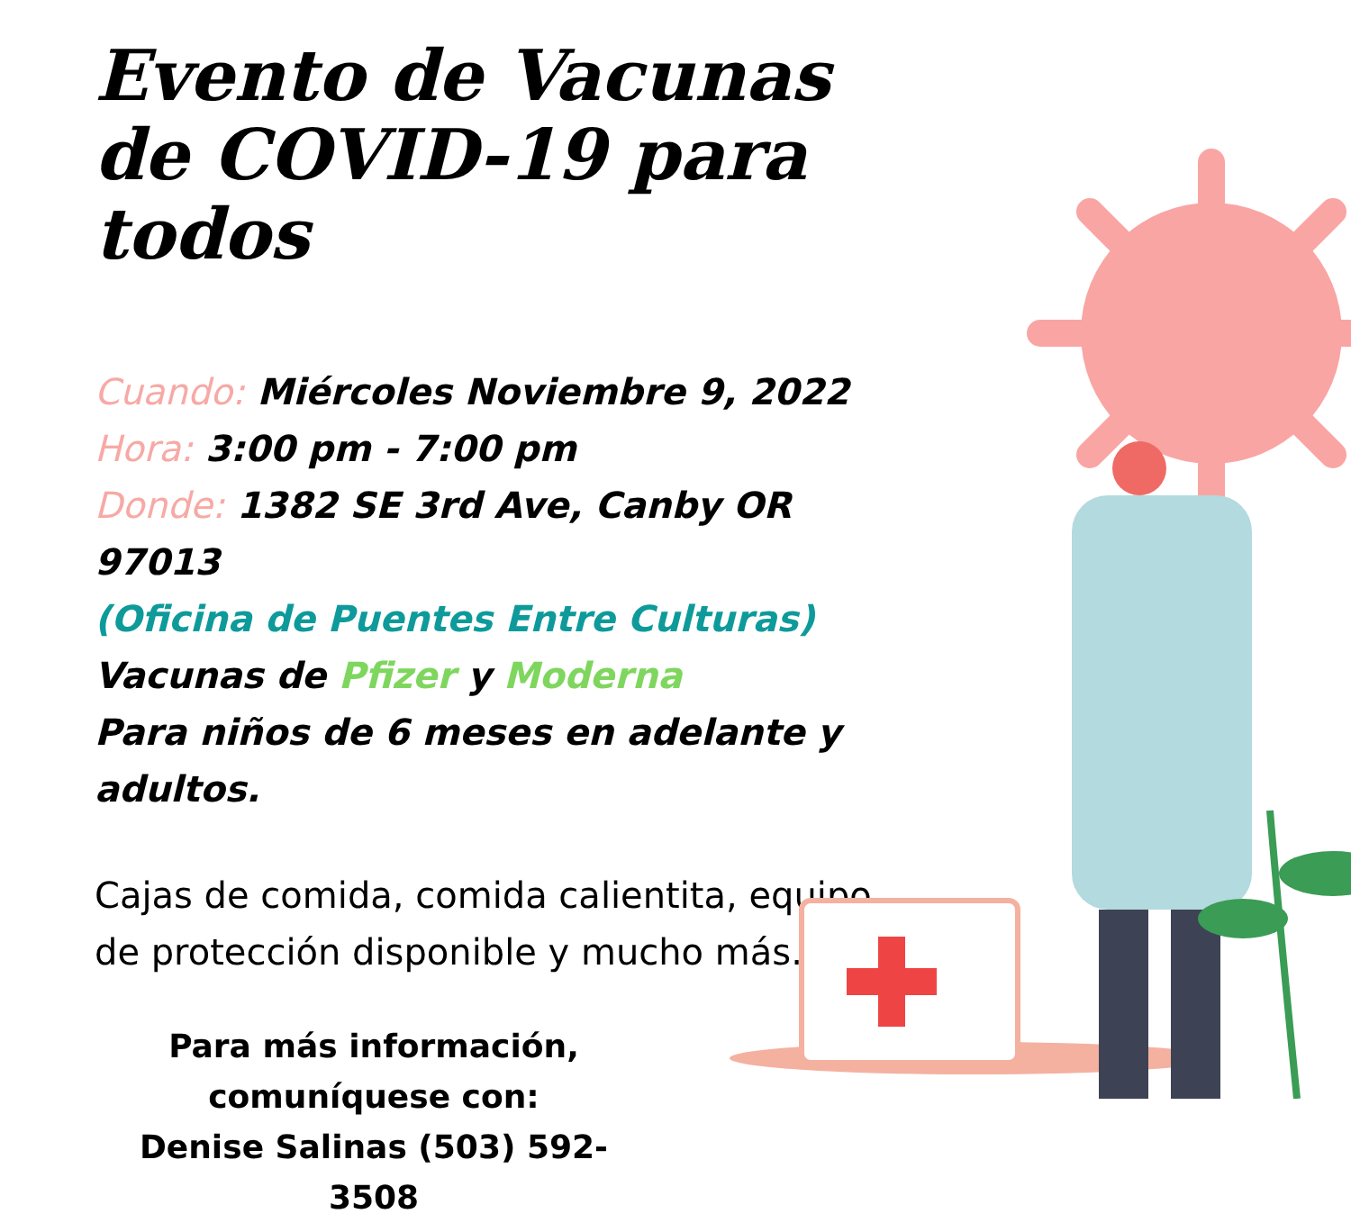Evento de Vacunas de COVID-19 para todos
Cuando: Miércoles Noviembre 9, 2022
Hora: 3:00 pm - 7:00 pm
Donde: 1382 SE 3rd Ave, Canby OR 97013
(Oficina de Puentes Entre Culturas)
Vacunas de Pfizer y Moderna
Para niños de 6 meses en adelante y adultos.
Cajas de comida, comida calientita, equipo de protección disponible y mucho más.
Para más información,
comuníquese con:
Denise Salinas (503) 592-3508